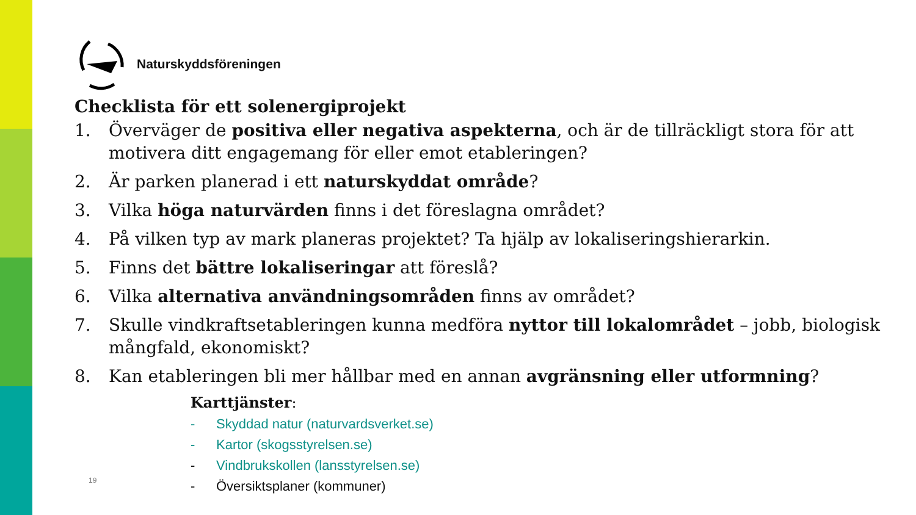Naturskyddsföreningen
Checklista för ett solenergiprojekt
1. Överväger de positiva eller negativa aspekterna, och är de tillräckligt stora för att motivera ditt engagemang för eller emot etableringen?
2. Är parken planerad i ett naturskyddat område?
3. Vilka höga naturvärden finns i det föreslagna området?
4. På vilken typ av mark planeras projektet? Ta hjälp av lokaliseringshierarkin.
5. Finns det bättre lokaliseringar att föreslå?
6. Vilka alternativa användningsområden finns av området?
7. Skulle vindkraftsetableringen kunna medföra nyttor till lokalområdet – jobb, biologisk mångfald, ekonomiskt?
8. Kan etableringen bli mer hållbar med en annan avgränsning eller utformning?
Karttjänster:
- Skyddad natur (naturvardsverket.se)
- Kartor (skogsstyrelsen.se)
- Vindbrukskollen (lansstyrelsen.se)
- Översiktsplaner (kommuner)
19